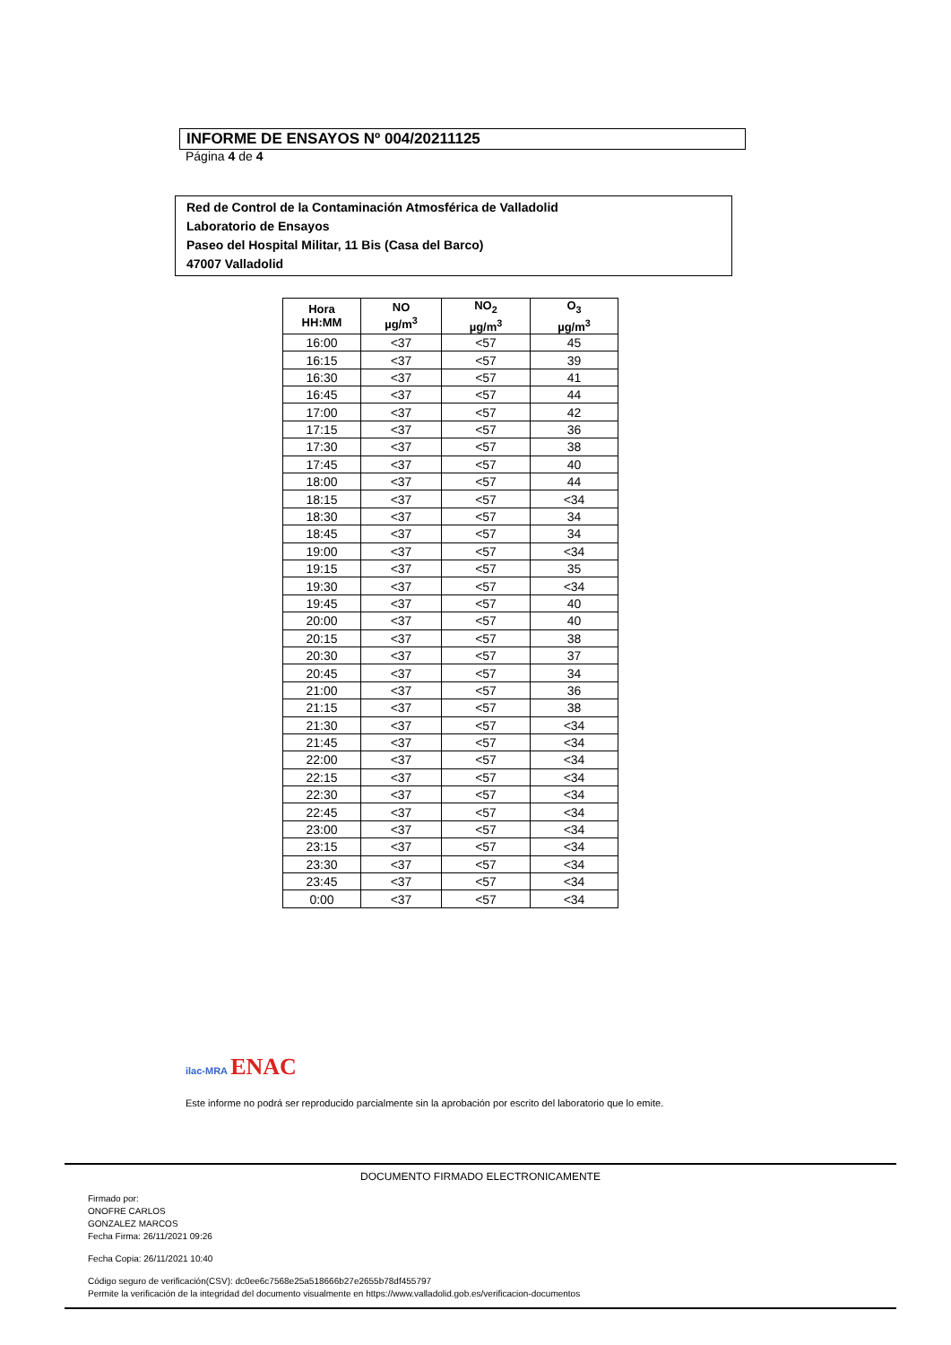INFORME DE ENSAYOS Nº 004/20211125
Página 4 de 4
Red de Control de la Contaminación Atmosférica de Valladolid
Laboratorio de Ensayos
Paseo del Hospital Militar, 11 Bis (Casa del Barco)
47007 Valladolid
| Hora HH:MM | NO µg/m<sup>3</sup> | NO<sub>2</sub> µg/m<sup>3</sup> | O<sub>3</sub> µg/m<sup>3</sup> |
| --- | --- | --- | --- |
| 16:00 | <37 | <57 | 45 |
| 16:15 | <37 | <57 | 39 |
| 16:30 | <37 | <57 | 41 |
| 16:45 | <37 | <57 | 44 |
| 17:00 | <37 | <57 | 42 |
| 17:15 | <37 | <57 | 36 |
| 17:30 | <37 | <57 | 38 |
| 17:45 | <37 | <57 | 40 |
| 18:00 | <37 | <57 | 44 |
| 18:15 | <37 | <57 | <34 |
| 18:30 | <37 | <57 | 34 |
| 18:45 | <37 | <57 | 34 |
| 19:00 | <37 | <57 | <34 |
| 19:15 | <37 | <57 | 35 |
| 19:30 | <37 | <57 | <34 |
| 19:45 | <37 | <57 | 40 |
| 20:00 | <37 | <57 | 40 |
| 20:15 | <37 | <57 | 38 |
| 20:30 | <37 | <57 | 37 |
| 20:45 | <37 | <57 | 34 |
| 21:00 | <37 | <57 | 36 |
| 21:15 | <37 | <57 | 38 |
| 21:30 | <37 | <57 | <34 |
| 21:45 | <37 | <57 | <34 |
| 22:00 | <37 | <57 | <34 |
| 22:15 | <37 | <57 | <34 |
| 22:30 | <37 | <57 | <34 |
| 22:45 | <37 | <57 | <34 |
| 23:00 | <37 | <57 | <34 |
| 23:15 | <37 | <57 | <34 |
| 23:30 | <37 | <57 | <34 |
| 23:45 | <37 | <57 | <34 |
| 0:00 | <37 | <57 | <34 |
ilac-MRA ENAC
Este informe no podrá ser reproducido parcialmente sin la aprobación por escrito del laboratorio que lo emite.
DOCUMENTO FIRMADO ELECTRONICAMENTE
Firmado por:
ONOFRE CARLOS
GONZALEZ MARCOS
Fecha Firma: 26/11/2021 09:26
Fecha Copia: 26/11/2021 10:40
Código seguro de verificación(CSV): dc0ee6c7568e25a518666b27e2655b78df455797
Permite la verificación de la integridad del documento visualmente en https://www.valladolid.gob.es/verificacion-documentos